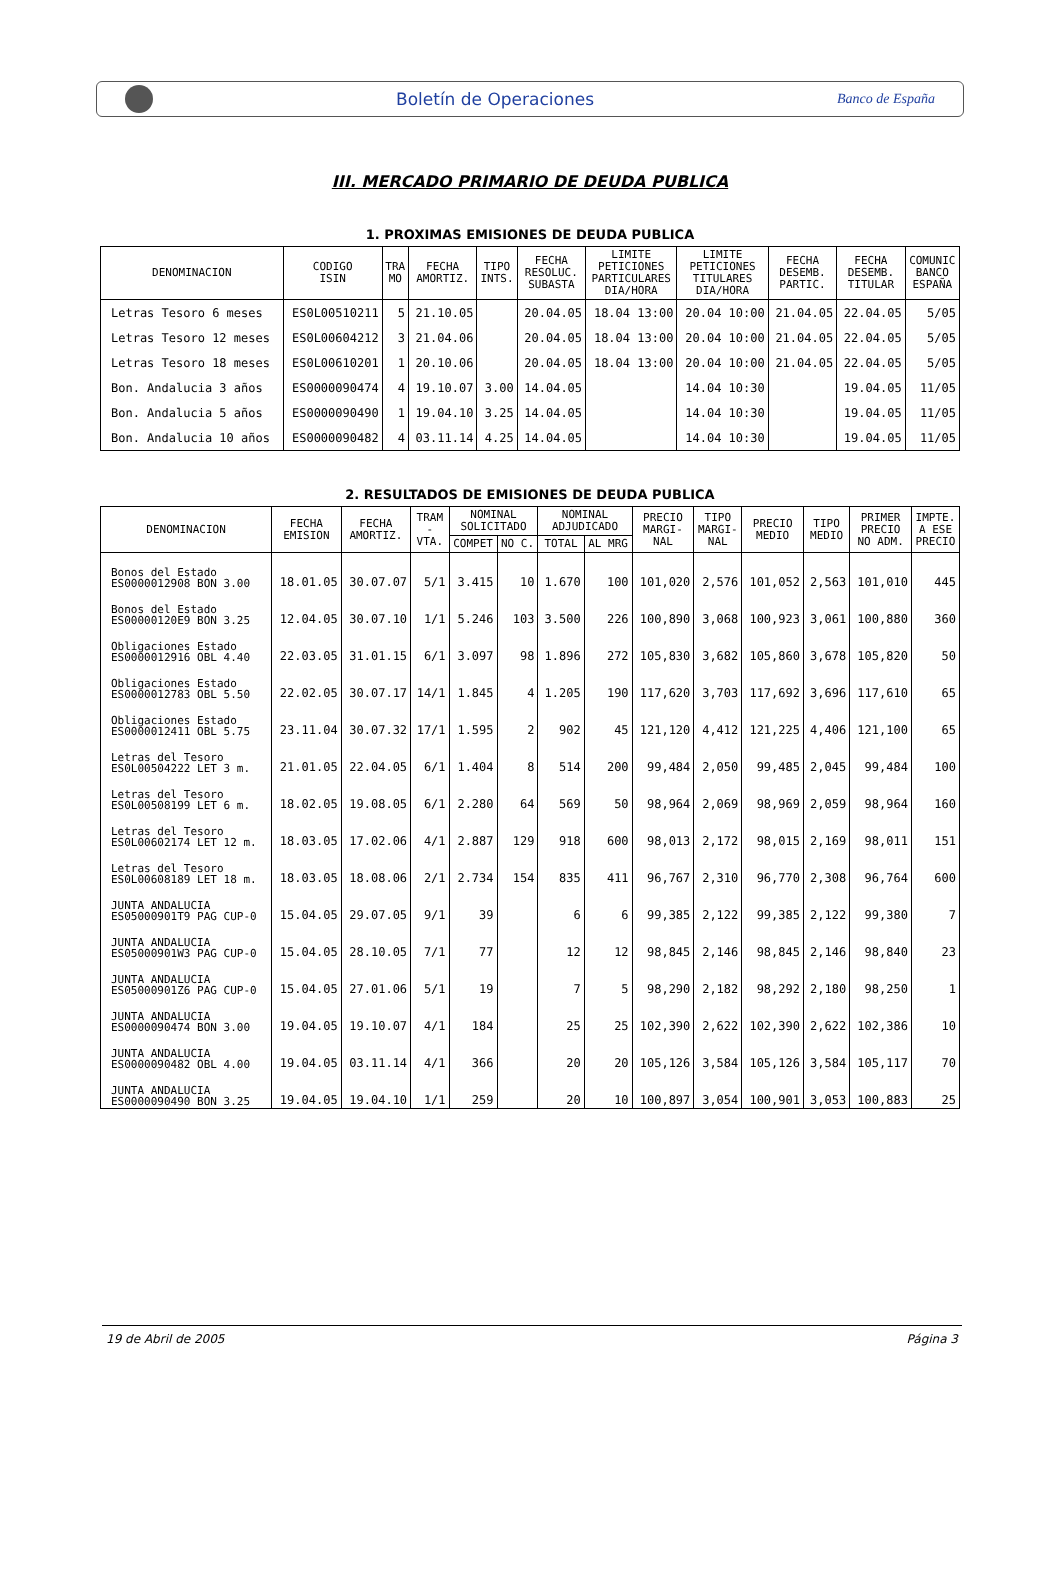Boletín de Operaciones
Banco de España
III. MERCADO PRIMARIO DE DEUDA PUBLICA
1. PROXIMAS EMISIONES DE DEUDA PUBLICA
| DENOMINACION | CODIGO ISIN | TRA MO | FECHA AMORTIZ. | TIPO INTS. | FECHA RESOLUC. SUBASTA | LIMITE PETICIONES PARTICULARES DIA/HORA | LIMITE PETICIONES TITULARES DIA/HORA | FECHA DESEMB. PARTIC. | FECHA DESEMB. TITULAR | COMUNIC BANCO ESPAÑA |
| --- | --- | --- | --- | --- | --- | --- | --- | --- | --- | --- |
| Letras Tesoro 6 meses | ES0L00510211 | 5 | 21.10.05 | | 20.04.05 | 18.04 13:00 | 20.04 10:00 | 21.04.05 | 22.04.05 | 5/05 |
| Letras Tesoro 12 meses | ES0L00604212 | 3 | 21.04.06 | | 20.04.05 | 18.04 13:00 | 20.04 10:00 | 21.04.05 | 22.04.05 | 5/05 |
| Letras Tesoro 18 meses | ES0L00610201 | 1 | 20.10.06 | | 20.04.05 | 18.04 13:00 | 20.04 10:00 | 21.04.05 | 22.04.05 | 5/05 |
| Bon. Andalucia 3 años | ES0000090474 | 4 | 19.10.07 | 3.00 | 14.04.05 | | 14.04 10:30 | | 19.04.05 | 11/05 |
| Bon. Andalucia 5 años | ES0000090490 | 1 | 19.04.10 | 3.25 | 14.04.05 | | 14.04 10:30 | | 19.04.05 | 11/05 |
| Bon. Andalucia 10 años | ES0000090482 | 4 | 03.11.14 | 4.25 | 14.04.05 | | 14.04 10:30 | | 19.04.05 | 11/05 |
2. RESULTADOS DE EMISIONES DE DEUDA PUBLICA
| DENOMINACION | FECHA EMISION | FECHA AMORTIZ. | TRAM - VTA. | NOMINAL SOLICITADO | | NOMINAL ADJUDICADO | | PRECIO MARGI- NAL | TIPO MARGI- NAL | PRECIO MEDIO | TIPO MEDIO | PRIMER PRECIO NO ADM. | IMPTE. A ESE PRECIO |
| --- | --- | --- | --- | --- | --- | --- | --- | --- | --- | --- | --- | --- | --- |
| | | | | COMPET | NO C. | TOTAL | AL MRG | | | | | | |
| Bonos del Estado ES0000012908 BON 3.00 | 18.01.05 | 30.07.07 | 5/1 | 3.415 | 10 | 1.670 | 100 | 101,020 | 2,576 | 101,052 | 2,563 | 101,010 | 445 |
| Bonos del Estado ES00000120E9 BON 3.25 | 12.04.05 | 30.07.10 | 1/1 | 5.246 | 103 | 3.500 | 226 | 100,890 | 3,068 | 100,923 | 3,061 | 100,880 | 360 |
| Obligaciones Estado ES0000012916 OBL 4.40 | 22.03.05 | 31.01.15 | 6/1 | 3.097 | 98 | 1.896 | 272 | 105,830 | 3,682 | 105,860 | 3,678 | 105,820 | 50 |
| Obligaciones Estado ES0000012783 OBL 5.50 | 22.02.05 | 30.07.17 | 14/1 | 1.845 | 4 | 1.205 | 190 | 117,620 | 3,703 | 117,692 | 3,696 | 117,610 | 65 |
| Obligaciones Estado ES0000012411 OBL 5.75 | 23.11.04 | 30.07.32 | 17/1 | 1.595 | 2 | 902 | 45 | 121,120 | 4,412 | 121,225 | 4,406 | 121,100 | 65 |
| Letras del Tesoro ES0L00504222 LET 3 m. | 21.01.05 | 22.04.05 | 6/1 | 1.404 | 8 | 514 | 200 | 99,484 | 2,050 | 99,485 | 2,045 | 99,484 | 100 |
| Letras del Tesoro ES0L00508199 LET 6 m. | 18.02.05 | 19.08.05 | 6/1 | 2.280 | 64 | 569 | 50 | 98,964 | 2,069 | 98,969 | 2,059 | 98,964 | 160 |
| Letras del Tesoro ES0L00602174 LET 12 m. | 18.03.05 | 17.02.06 | 4/1 | 2.887 | 129 | 918 | 600 | 98,013 | 2,172 | 98,015 | 2,169 | 98,011 | 151 |
| Letras del Tesoro ES0L00608189 LET 18 m. | 18.03.05 | 18.08.06 | 2/1 | 2.734 | 154 | 835 | 411 | 96,767 | 2,310 | 96,770 | 2,308 | 96,764 | 600 |
| JUNTA ANDALUCIA ES05000901T9 PAG CUP-0 | 15.04.05 | 29.07.05 | 9/1 | 39 | | 6 | 6 | 99,385 | 2,122 | 99,385 | 2,122 | 99,380 | 7 |
| JUNTA ANDALUCIA ES05000901W3 PAG CUP-0 | 15.04.05 | 28.10.05 | 7/1 | 77 | | 12 | 12 | 98,845 | 2,146 | 98,845 | 2,146 | 98,840 | 23 |
| JUNTA ANDALUCIA ES05000901Z6 PAG CUP-0 | 15.04.05 | 27.01.06 | 5/1 | 19 | | 7 | 5 | 98,290 | 2,182 | 98,292 | 2,180 | 98,250 | 1 |
| JUNTA ANDALUCIA ES0000090474 BON 3.00 | 19.04.05 | 19.10.07 | 4/1 | 184 | | 25 | 25 | 102,390 | 2,622 | 102,390 | 2,622 | 102,386 | 10 |
| JUNTA ANDALUCIA ES0000090482 OBL 4.00 | 19.04.05 | 03.11.14 | 4/1 | 366 | | 20 | 20 | 105,126 | 3,584 | 105,126 | 3,584 | 105,117 | 70 |
| JUNTA ANDALUCIA ES0000090490 BON 3.25 | 19.04.05 | 19.04.10 | 1/1 | 259 | | 20 | 10 | 100,897 | 3,054 | 100,901 | 3,053 | 100,883 | 25 |
19 de Abril de 2005 Página 3